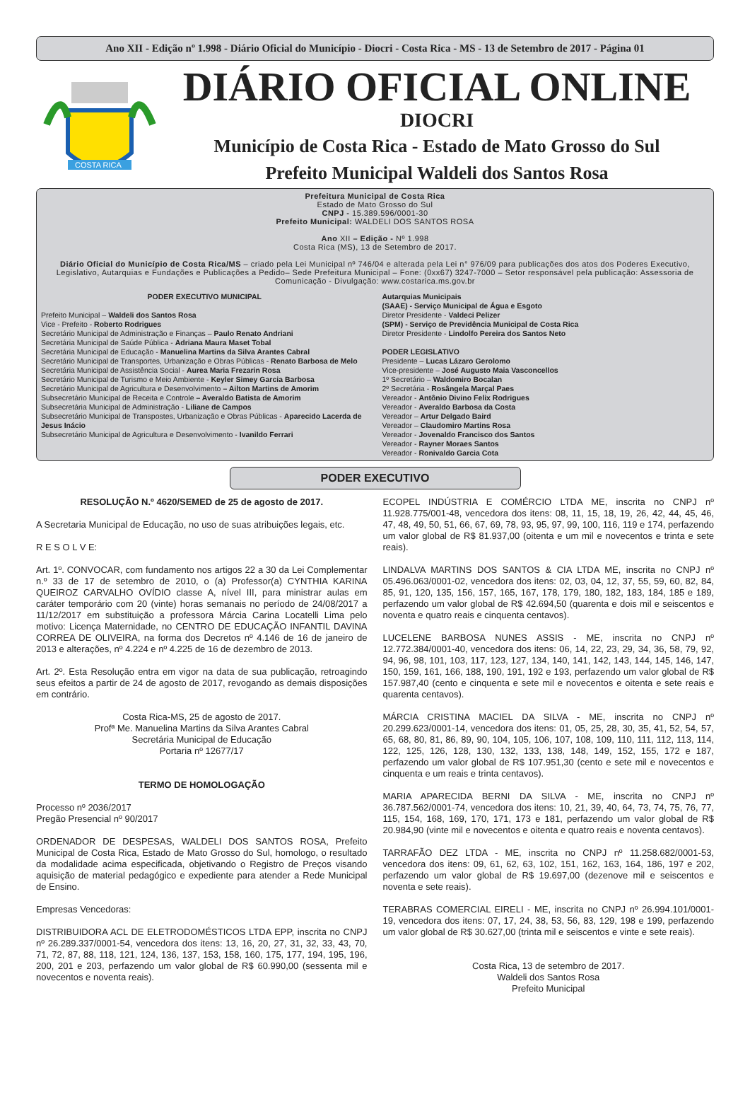Ano XII - Edição nº 1.998 - Diário Oficial do Município - Diocri - Costa Rica - MS - 13 de Setembro de 2017 - Página 01
COSTA RICA
DIÁRIO OFICIAL ONLINE
DIOCRI
Município de Costa Rica - Estado de Mato Grosso do Sul
Prefeito Municipal Waldeli dos Santos Rosa
Prefeitura Municipal de Costa Rica
Estado de Mato Grosso do Sul
CNPJ - 15.389.596/0001-30
Prefeito Municipal: WALDELI DOS SANTOS ROSA
Ano XII – Edição - Nº 1.998
Costa Rica (MS), 13 de Setembro de 2017.
Diário Oficial do Município de Costa Rica/MS – criado pela Lei Municipal nº 746/04 e alterada pela Lei n° 976/09 para publicações dos atos dos Poderes Executivo, Legislativo, Autarquias e Fundações e Publicações a Pedido– Sede Prefeitura Municipal – Fone: (0xx67) 3247-7000 – Setor responsável pela publicação: Assessoria de Comunicação - Divulgação: www.costarica.ms.gov.br
PODER EXECUTIVO MUNICIPAL
Prefeito Municipal – Waldeli dos Santos Rosa
Vice - Prefeito - Roberto Rodrigues
Secretário Municipal de Administração e Finanças – Paulo Renato Andriani
Secretária Municipal de Saúde Pública - Adriana Maura Maset Tobal
Secretária Municipal de Educação - Manuelina Martins da Silva Arantes Cabral
Secretário Municipal de Transportes, Urbanização e Obras Públicas - Renato Barbosa de Melo
Secretária Municipal de Assistência Social - Aurea Maria Frezarin Rosa
Secretário Municipal de Turismo e Meio Ambiente - Keyler Simey Garcia Barbosa
Secretário Municipal de Agricultura e Desenvolvimento – Ailton Martins de Amorim
Subsecretário Municipal de Receita e Controle – Averaldo Batista de Amorim
Subsecretária Municipal de Administração - Liliane de Campos
Subsecretário Municipal de Transpostes, Urbanização e Obras Públicas - Aparecido Lacerda de Jesus Inácio
Subsecretário Municipal de Agricultura e Desenvolvimento - Ivanildo Ferrari
Autarquias Municipais
(SAAE) - Serviço Municipal de Água e Esgoto
Diretor Presidente - Valdeci Pelizer
(SPM) - Serviço de Previdência Municipal de Costa Rica
Diretor Presidente - Lindolfo Pereira dos Santos Neto
PODER LEGISLATIVO
Presidente – Lucas Lázaro Gerolomo
Vice-presidente – José Augusto Maia Vasconcellos
1º Secretário – Waldomiro Bocalan
2º Secretária - Rosângela Marçal Paes
Vereador - Antônio Divino Felix Rodrigues
Vereador - Averaldo Barbosa da Costa
Vereador – Artur Delgado Baird
Vereador – Claudomiro Martins Rosa
Vereador - Jovenaldo Francisco dos Santos
Vereador - Rayner Moraes Santos
Vereador - Ronivaldo Garcia Cota
PODER EXECUTIVO
RESOLUÇÃO N.º 4620/SEMED de 25 de agosto de 2017.
A Secretaria Municipal de Educação, no uso de suas atribuições legais, etc.
R E S O L V E:
Art. 1º. CONVOCAR, com fundamento nos artigos 22 a 30 da Lei Complementar n.º 33 de 17 de setembro de 2010, o (a) Professor(a) CYNTHIA KARINA QUEIROZ CARVALHO OVÍDIO classe A, nível III, para ministrar aulas em caráter temporário com 20 (vinte) horas semanais no período de 24/08/2017 a 11/12/2017 em substituição a professora Márcia Carina Locatelli Lima pelo motivo: Licença Maternidade, no CENTRO DE EDUCAÇÃO INFANTIL DAVINA CORREA DE OLIVEIRA, na forma dos Decretos nº 4.146 de 16 de janeiro de 2013 e alterações, nº 4.224 e nº 4.225 de 16 de dezembro de 2013.
Art. 2º. Esta Resolução entra em vigor na data de sua publicação, retroagindo seus efeitos a partir de 24 de agosto de 2017, revogando as demais disposições em contrário.
Costa Rica-MS, 25 de agosto de 2017.
Profª Me. Manuelina Martins da Silva Arantes Cabral
Secretária Municipal de Educação
Portaria nº 12677/17
TERMO DE HOMOLOGAÇÃO
Processo nº 2036/2017
Pregão Presencial nº 90/2017
ORDENADOR DE DESPESAS, WALDELI DOS SANTOS ROSA, Prefeito Municipal de Costa Rica, Estado de Mato Grosso do Sul, homologo, o resultado da modalidade acima especificada, objetivando o Registro de Preços visando aquisição de material pedagógico e expediente para atender a Rede Municipal de Ensino.
Empresas Vencedoras:
DISTRIBUIDORA ACL DE ELETRODOMÉSTICOS LTDA EPP, inscrita no CNPJ nº 26.289.337/0001-54, vencedora dos itens: 13, 16, 20, 27, 31, 32, 33, 43, 70, 71, 72, 87, 88, 118, 121, 124, 136, 137, 153, 158, 160, 175, 177, 194, 195, 196, 200, 201 e 203, perfazendo um valor global de R$ 60.990,00 (sessenta mil e novecentos e noventa reais).
ECOPEL INDÚSTRIA E COMÉRCIO LTDA ME, inscrita no CNPJ nº 11.928.775/001-48, vencedora dos itens: 08, 11, 15, 18, 19, 26, 42, 44, 45, 46, 47, 48, 49, 50, 51, 66, 67, 69, 78, 93, 95, 97, 99, 100, 116, 119 e 174, perfazendo um valor global de R$ 81.937,00 (oitenta e um mil e novecentos e trinta e sete reais).
LINDALVA MARTINS DOS SANTOS & CIA LTDA ME, inscrita no CNPJ nº 05.496.063/0001-02, vencedora dos itens: 02, 03, 04, 12, 37, 55, 59, 60, 82, 84, 85, 91, 120, 135, 156, 157, 165, 167, 178, 179, 180, 182, 183, 184, 185 e 189, perfazendo um valor global de R$ 42.694,50 (quarenta e dois mil e seiscentos e noventa e quatro reais e cinquenta centavos).
LUCELENE BARBOSA NUNES ASSIS - ME, inscrita no CNPJ nº 12.772.384/0001-40, vencedora dos itens: 06, 14, 22, 23, 29, 34, 36, 58, 79, 92, 94, 96, 98, 101, 103, 117, 123, 127, 134, 140, 141, 142, 143, 144, 145, 146, 147, 150, 159, 161, 166, 188, 190, 191, 192 e 193, perfazendo um valor global de R$ 157.987,40 (cento e cinquenta e sete mil e novecentos e oitenta e sete reais e quarenta centavos).
MÁRCIA CRISTINA MACIEL DA SILVA - ME, inscrita no CNPJ nº 20.299.623/0001-14, vencedora dos itens: 01, 05, 25, 28, 30, 35, 41, 52, 54, 57, 65, 68, 80, 81, 86, 89, 90, 104, 105, 106, 107, 108, 109, 110, 111, 112, 113, 114, 122, 125, 126, 128, 130, 132, 133, 138, 148, 149, 152, 155, 172 e 187, perfazendo um valor global de R$ 107.951,30 (cento e sete mil e novecentos e cinquenta e um reais e trinta centavos).
MARIA APARECIDA BERNI DA SILVA - ME, inscrita no CNPJ nº 36.787.562/0001-74, vencedora dos itens: 10, 21, 39, 40, 64, 73, 74, 75, 76, 77, 115, 154, 168, 169, 170, 171, 173 e 181, perfazendo um valor global de R$ 20.984,90 (vinte mil e novecentos e oitenta e quatro reais e noventa centavos).
TARRAFÃO DEZ LTDA - ME, inscrita no CNPJ nº 11.258.682/0001-53, vencedora dos itens: 09, 61, 62, 63, 102, 151, 162, 163, 164, 186, 197 e 202, perfazendo um valor global de R$ 19.697,00 (dezenove mil e seiscentos e noventa e sete reais).
TERABRAS COMERCIAL EIRELI - ME, inscrita no CNPJ nº 26.994.101/0001-19, vencedora dos itens: 07, 17, 24, 38, 53, 56, 83, 129, 198 e 199, perfazendo um valor global de R$ 30.627,00 (trinta mil e seiscentos e vinte e sete reais).
Costa Rica, 13 de setembro de 2017.
Waldeli dos Santos Rosa
Prefeito Municipal